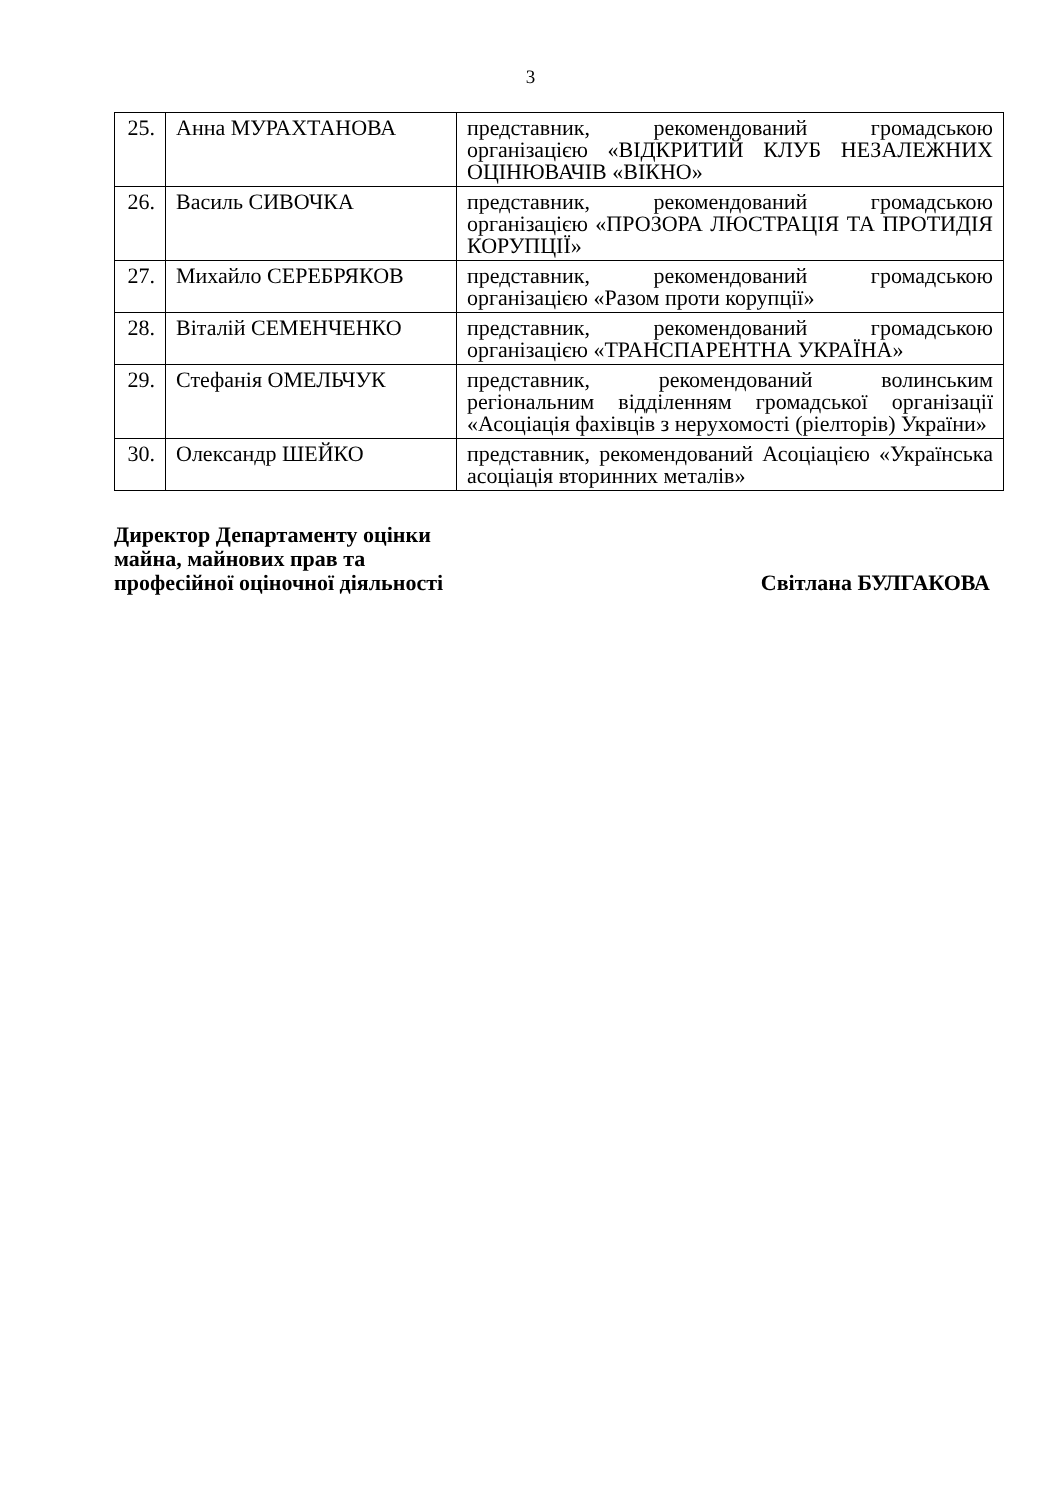3
| 25. | Анна МУРАХТАНОВА | представник, рекомендований громадською організацією «ВІДКРИТИЙ КЛУБ НЕЗАЛЕЖНИХ ОЦІНЮВАЧІВ «ВІКНО» |
| 26. | Василь СИВОЧКА | представник, рекомендований громадською організацією «ПРОЗОРА ЛЮСТРАЦІЯ ТА ПРОТИДІЯ КОРУПЦІЇ» |
| 27. | Михайло СЕРЕБРЯКОВ | представник, рекомендований громадською організацією «Разом проти корупції» |
| 28. | Віталій СЕМЕНЧЕНКО | представник, рекомендований громадською організацією «ТРАНСПАРЕНТНА УКРАЇНА» |
| 29. | Стефанія ОМЕЛЬЧУК | представник, рекомендований волинським регіональним відділенням громадської організації «Асоціація фахівців з нерухомості (ріелторів) України» |
| 30. | Олександр ШЕЙКО | представник, рекомендований Асоціацією «Українська асоціація вторинних металів» |
Директор Департаменту оцінки
майна, майнових прав та
професійної оціночної діяльності
Світлана БУЛГАКОВА